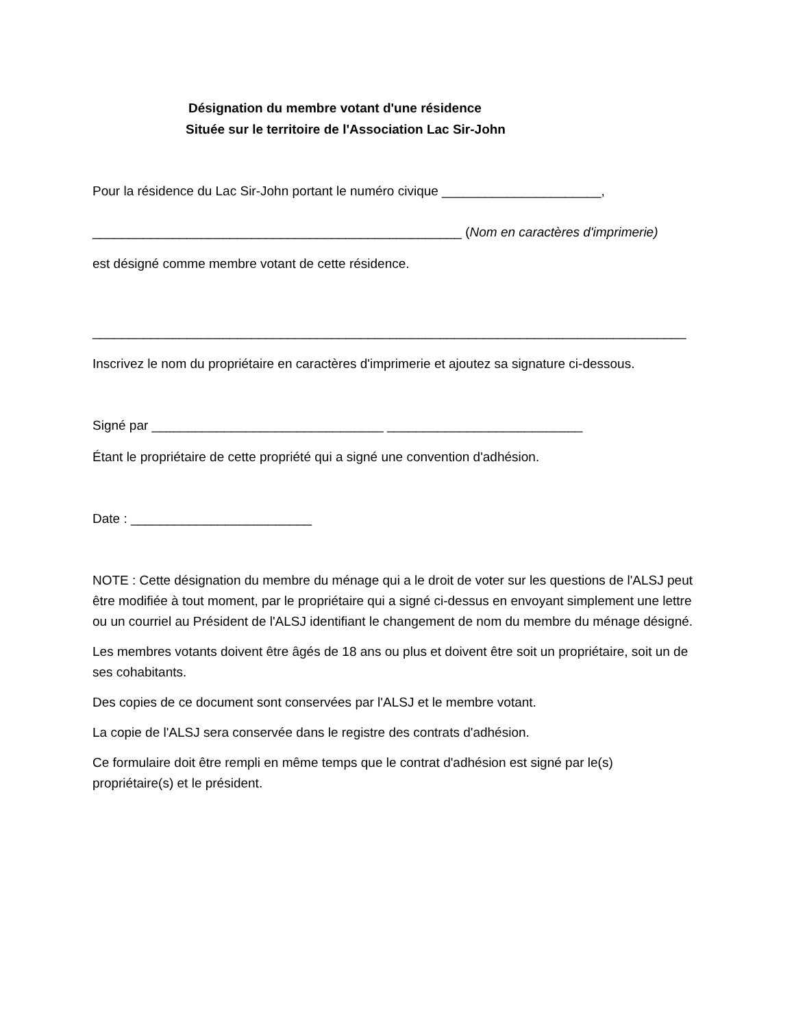Désignation du membre votant d'une résidence
Située sur le territoire de l'Association Lac Sir-John
Pour la résidence du Lac Sir-John portant le numéro civique ______________________,
___________________________________________________ (Nom en caractères d'imprimerie)
est désigné comme membre votant de cette résidence.
__________________________________________________________________________________
Inscrivez le nom du propriétaire en caractères d'imprimerie et ajoutez sa signature ci-dessous.
Signé par ________________________________ ___________________________
Étant le propriétaire de cette propriété qui a signé une convention d'adhésion.
Date : _________________________
NOTE : Cette désignation du membre du ménage qui a le droit de voter sur les questions de l'ALSJ peut être modifiée à tout moment, par le propriétaire qui a signé ci-dessus en envoyant simplement une lettre ou un courriel au Président de l'ALSJ identifiant le changement de nom du membre du ménage désigné.
Les membres votants doivent être âgés de 18 ans ou plus et doivent être soit un propriétaire, soit un de ses cohabitants.
Des copies de ce document sont conservées par l'ALSJ et le membre votant.
La copie de l'ALSJ sera conservée dans le registre des contrats d'adhésion.
Ce formulaire doit être rempli en même temps que le contrat d'adhésion est signé par le(s) propriétaire(s) et le président.